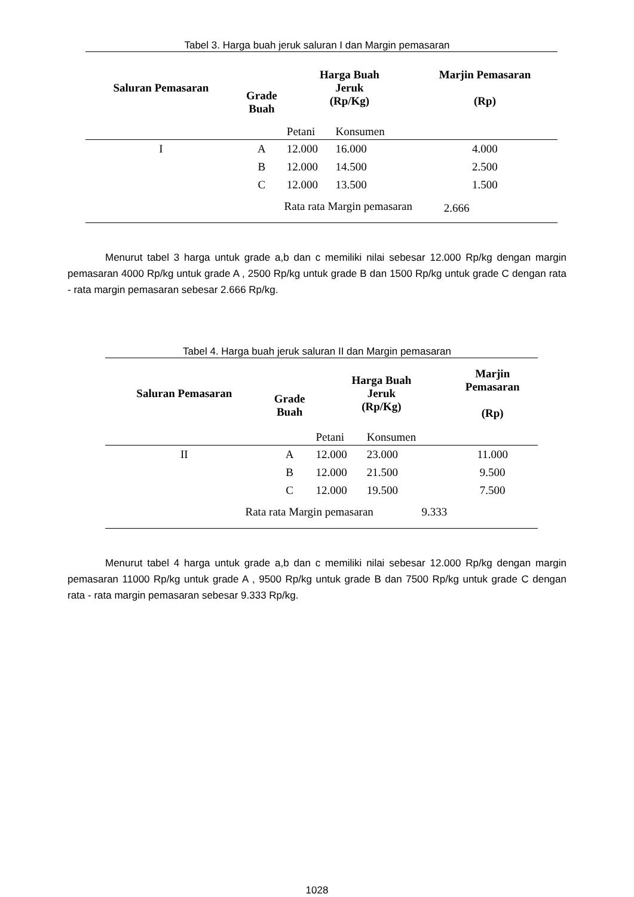Tabel 3. Harga buah jeruk saluran I dan Margin pemasaran
| Saluran Pemasaran | Grade Buah | Harga Buah Jeruk (Rp/Kg) | | Marjin Pemasaran (Rp) |
| --- | --- | --- | --- | --- |
| | | Petani | Konsumen | |
| I | A | 12.000 | 16.000 | 4.000 |
| | B | 12.000 | 14.500 | 2.500 |
| | C | 12.000 | 13.500 | 1.500 |
| Rata rata Margin pemasaran | | | | 2.666 |
Menurut tabel 3 harga untuk grade a,b dan c memiliki nilai sebesar 12.000 Rp/kg dengan margin pemasaran 4000 Rp/kg untuk grade A , 2500 Rp/kg untuk grade B dan 1500 Rp/kg untuk grade C dengan rata - rata margin pemasaran sebesar 2.666 Rp/kg.
Tabel 4. Harga buah jeruk saluran II dan Margin pemasaran
| Saluran Pemasaran | Grade Buah | Harga Buah Jeruk (Rp/Kg) | | Marjin Pemasaran (Rp) |
| --- | --- | --- | --- | --- |
| | | Petani | Konsumen | |
| II | A | 12.000 | 23.000 | 11.000 |
| | B | 12.000 | 21.500 | 9.500 |
| | C | 12.000 | 19.500 | 7.500 |
| Rata rata Margin pemasaran 9.333 | | | | |
Menurut tabel 4 harga untuk grade a,b dan c memiliki nilai sebesar 12.000 Rp/kg dengan margin pemasaran 11000 Rp/kg untuk grade A , 9500 Rp/kg untuk grade B dan 7500 Rp/kg untuk grade C dengan rata - rata margin pemasaran sebesar 9.333 Rp/kg.
1028